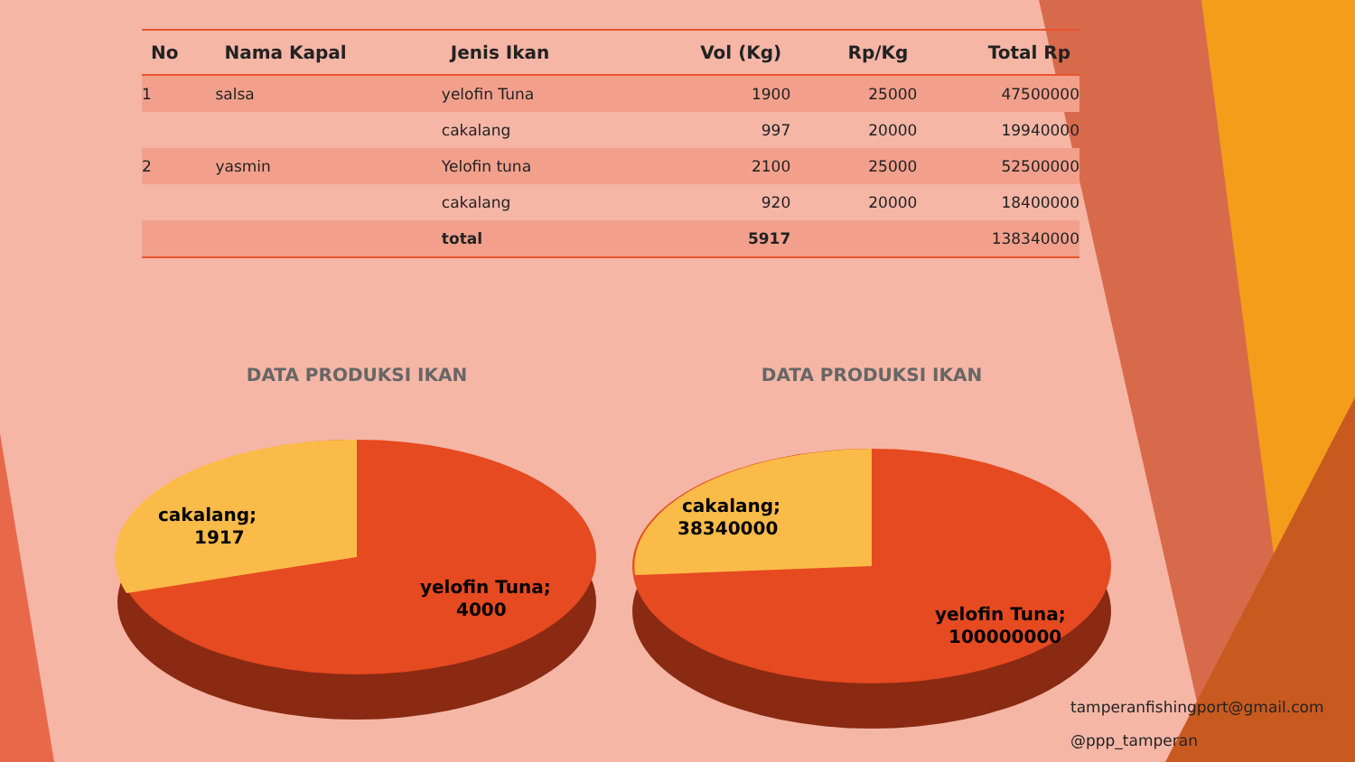| No | Nama Kapal | Jenis Ikan | Vol (Kg) | Rp/Kg | Total Rp |
| --- | --- | --- | --- | --- | --- |
| 1 | salsa | yelofin Tuna | 1900 | 25000 | 47500000 |
| | | cakalang | 997 | 20000 | 19940000 |
| 2 | yasmin | Yelofin tuna | 2100 | 25000 | 52500000 |
| | | cakalang | 920 | 20000 | 18400000 |
| | | total | 5917 | | 138340000 |
DATA PRODUKSI IKAN
cakalang;
1917
yelofin Tuna;
4000
DATA PRODUKSI IKAN
cakalang;
38340000
yelofin Tuna;
100000000
tamperanfishingport@gmail.com
@ppp_tamperan